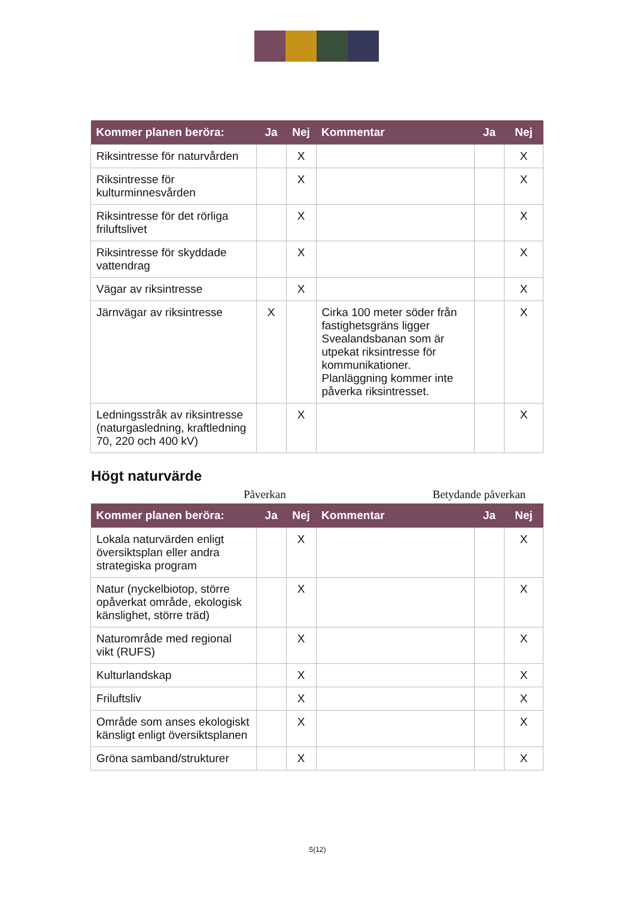| Kommer planen beröra: | Ja | Nej | Kommentar | Ja | Nej |
| --- | --- | --- | --- | --- | --- |
| Riksintresse för naturvården | | X | | | X |
| Riksintresse för kulturminnesvården | | X | | | X |
| Riksintresse för det rörliga friluftslivet | | X | | | X |
| Riksintresse för skyddade vattendrag | | X | | | X |
| Vägar av riksintresse | | X | | | X |
| Järnvägar av riksintresse | X | | Cirka 100 meter söder från fastighetsgräns ligger Svealandsbanan som är utpekat riksintresse för kommunikationer. Planläggning kommer inte påverka riksintresset. | | X |
| Ledningsstråk av riksintresse (naturgasledning, kraftledning 70, 220 och 400 kV) | | X | | | X |
Högt naturvärde
Påverkan Betydande påverkan
| Kommer planen beröra: | Ja | Nej | Kommentar | Ja | Nej |
| --- | --- | --- | --- | --- | --- |
| Lokala naturvärden enligt översiktsplan eller andra strategiska program | | X | | | X |
| Natur (nyckelbiotop, större opåverkat område, ekologisk känslighet, större träd) | | X | | | X |
| Naturområde med regional vikt (RUFS) | | X | | | X |
| Kulturlandskap | | X | | | X |
| Friluftsliv | | X | | | X |
| Område som anses ekologiskt känsligt enligt översiktsplanen | | X | | | X |
| Gröna samband/strukturer | | X | | | X |
5(12)